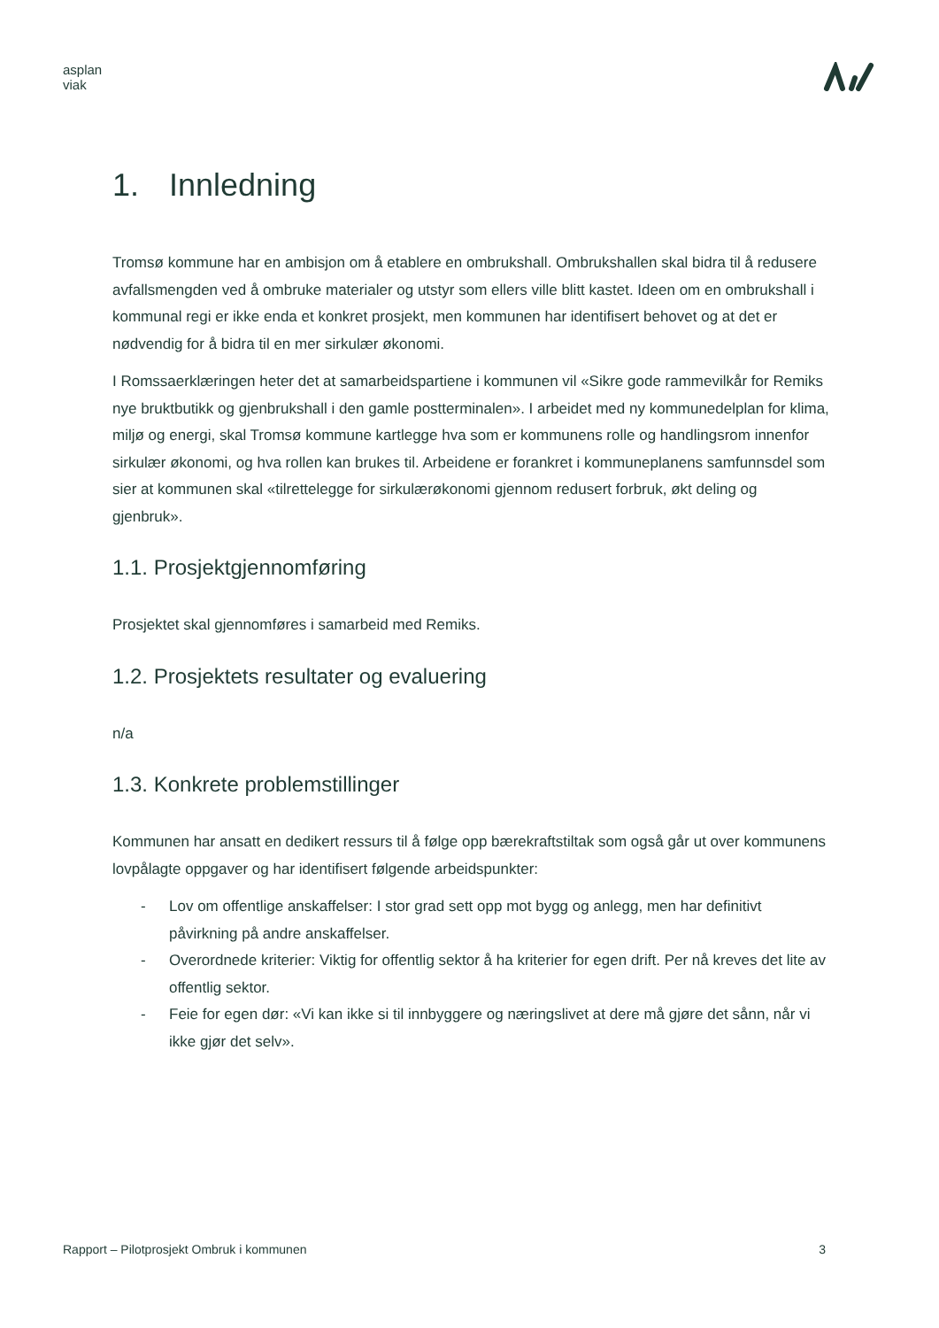asplan
viak
1. Innledning
Tromsø kommune har en ambisjon om å etablere en ombrukshall. Ombrukshallen skal bidra til å redusere avfallsmengden ved å ombruke materialer og utstyr som ellers ville blitt kastet. Ideen om en ombrukshall i kommunal regi er ikke enda et konkret prosjekt, men kommunen har identifisert behovet og at det er nødvendig for å bidra til en mer sirkulær økonomi.
I Romssaerklæringen heter det at samarbeidspartiene i kommunen vil «Sikre gode rammevilkår for Remiks nye bruktbutikk og gjenbrukshall i den gamle postterminalen». I arbeidet med ny kommunedelplan for klima, miljø og energi, skal Tromsø kommune kartlegge hva som er kommunens rolle og handlingsrom innenfor sirkulær økonomi, og hva rollen kan brukes til. Arbeidene er forankret i kommuneplanens samfunnsdel som sier at kommunen skal «tilrettelegge for sirkulærøkonomi gjennom redusert forbruk, økt deling og gjenbruk».
1.1. Prosjektgjennomføring
Prosjektet skal gjennomføres i samarbeid med Remiks.
1.2. Prosjektets resultater og evaluering
n/a
1.3. Konkrete problemstillinger
Kommunen har ansatt en dedikert ressurs til å følge opp bærekraftstiltak som også går ut over kommunens lovpålagte oppgaver og har identifisert følgende arbeidspunkter:
- Lov om offentlige anskaffelser: I stor grad sett opp mot bygg og anlegg, men har definitivt påvirkning på andre anskaffelser.
- Overordnede kriterier: Viktig for offentlig sektor å ha kriterier for egen drift. Per nå kreves det lite av offentlig sektor.
- Feie for egen dør: «Vi kan ikke si til innbyggere og næringslivet at dere må gjøre det sånn, når vi ikke gjør det selv».
Rapport – Pilotprosjekt Ombruk i kommunen 3